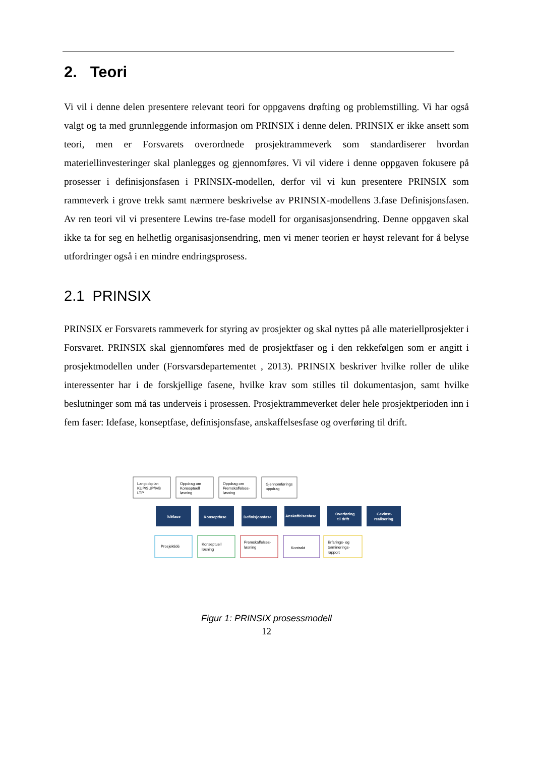2. Teori
Vi vil i denne delen presentere relevant teori for oppgavens drøfting og problemstilling. Vi har også valgt og ta med grunnleggende informasjon om PRINSIX i denne delen. PRINSIX er ikke ansett som teori, men er Forsvarets overordnede prosjektrammeverk som standardiserer hvordan materiellinvesteringer skal planlegges og gjennomføres. Vi vil videre i denne oppgaven fokusere på prosesser i definisjonsfasen i PRINSIX-modellen, derfor vil vi kun presentere PRINSIX som rammeverk i grove trekk samt nærmere beskrivelse av PRINSIX-modellens 3.fase Definisjonsfasen. Av ren teori vil vi presentere Lewins tre-fase modell for organisasjonsendring. Denne oppgaven skal ikke ta for seg en helhetlig organisasjonsendring, men vi mener teorien er høyst relevant for å belyse utfordringer også i en mindre endringsprosess.
2.1 PRINSIX
PRINSIX er Forsvarets rammeverk for styring av prosjekter og skal nyttes på alle materiellprosjekter i Forsvaret. PRINSIX skal gjennomføres med de prosjektfaser og i den rekkefølgen som er angitt i prosjektmodellen under (Forsvarsdepartementet , 2013). PRINSIX beskriver hvilke roller de ulike interessenter har i de forskjellige fasene, hvilke krav som stilles til dokumentasjon, samt hvilke beslutninger som må tas underveis i prosessen. Prosjektrammeverket deler hele prosjektperioden inn i fem faser: Idefase, konseptfase, definisjonsfase, anskaffelsesfase og overføring til drift.
Langtidsplan
KUP/SUP/IVB
LTP
Oppdrag om
Konseptuell
løsning
Oppdrag om
Fremskaffelses-
løsning
Gjennomførings
oppdrag
Idéfase
Konseptfase
Definisjonsfase
Anskaffelsesfase
Overføring
til drift
Gevinst-
realisering
Prosjektidé
Konseptuell
løsning
Fremskaffelses-
løsning
Kontrakt
Erfarings- og
terminerings-
rapport
Figur 1: PRINSIX prosessmodell
12